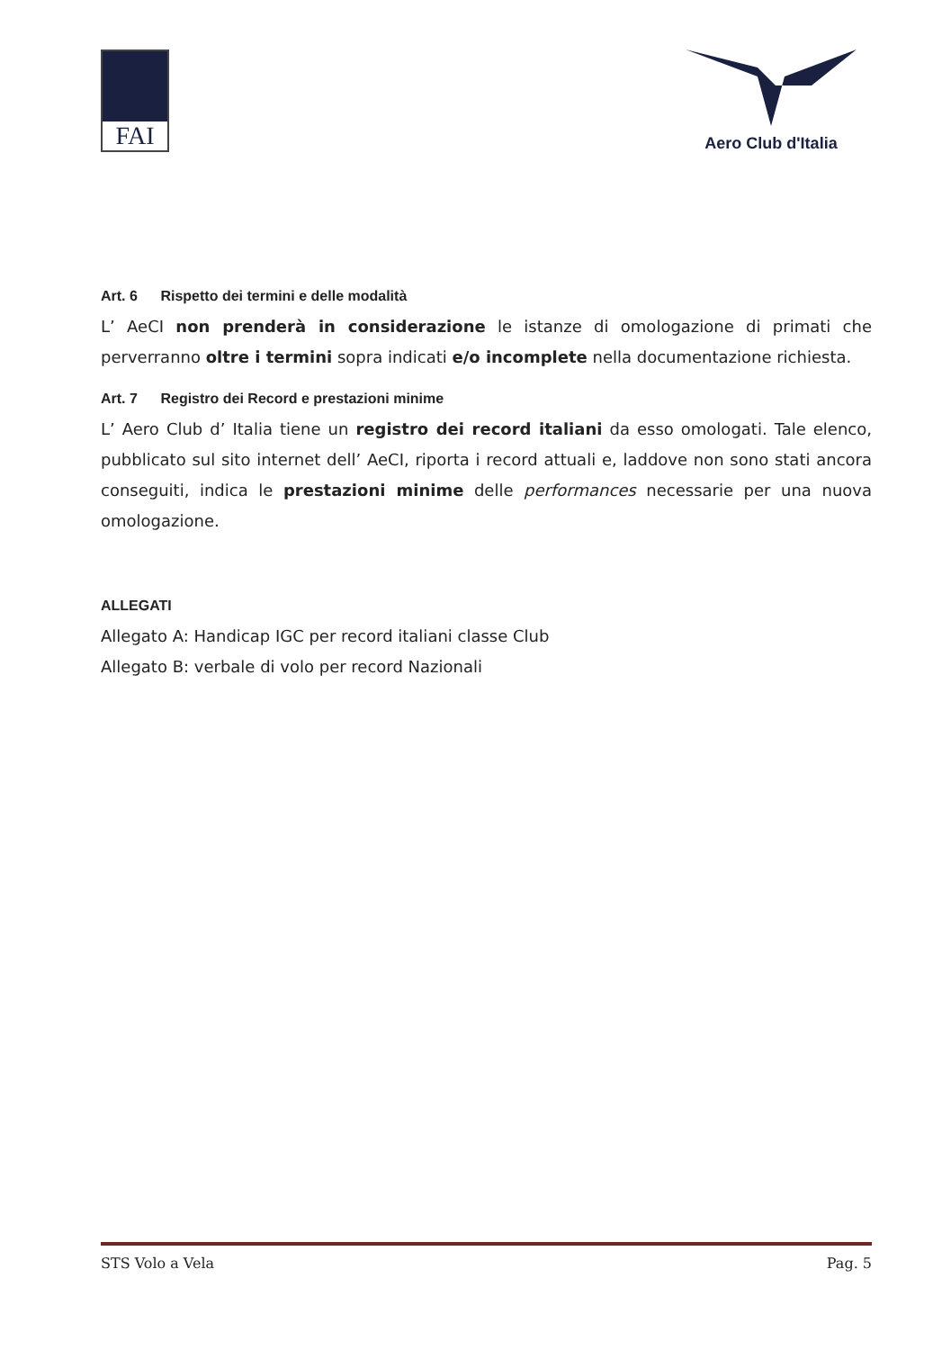FAI
Aero Club d'Italia
Art. 6 Rispetto dei termini e delle modalità
L’ AeCI non prenderà in considerazione le istanze di omologazione di primati che perverranno oltre i termini sopra indicati e/o incomplete nella documentazione richiesta.
Art. 7 Registro dei Record e prestazioni minime
L’ Aero Club d’ Italia tiene un registro dei record italiani da esso omologati. Tale elenco, pubblicato sul sito internet dell’ AeCI, riporta i record attuali e, laddove non sono stati ancora conseguiti, indica le prestazioni minime delle performances necessarie per una nuova omologazione.
ALLEGATI
Allegato A: Handicap IGC per record italiani classe Club
Allegato B: verbale di volo per record Nazionali
STS Volo a Vela Pag. 5